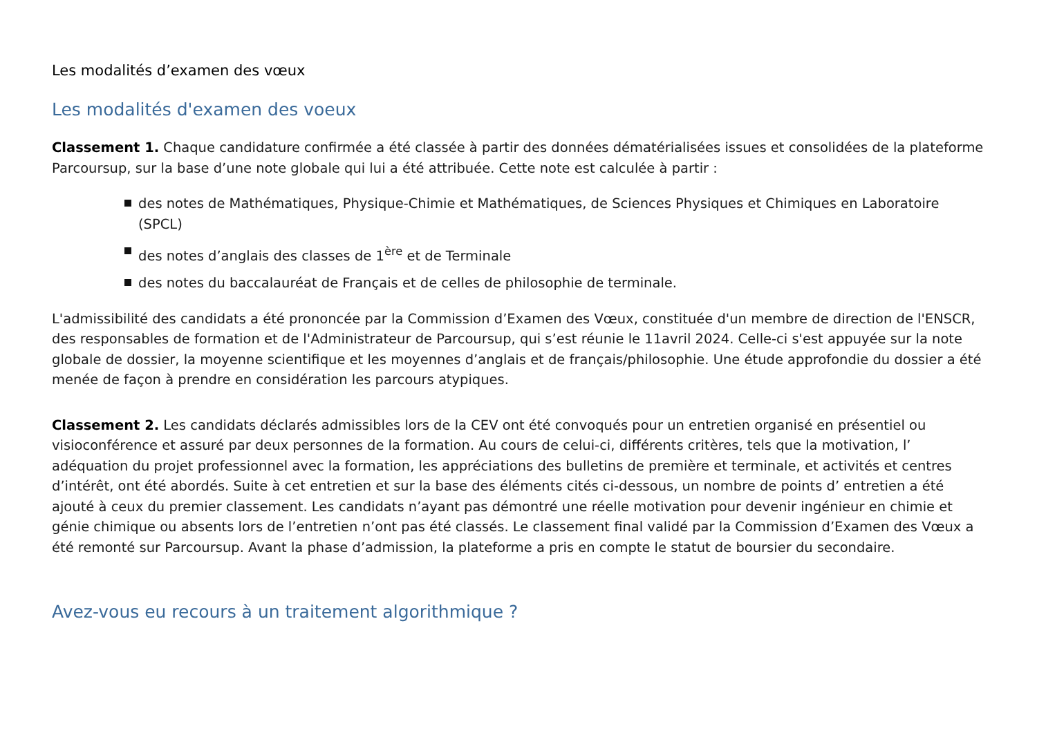Les modalités d’examen des vœux
Les modalités d'examen des voeux
Classement 1. Chaque candidature confirmée a été classée à partir des données dématérialisées issues et consolidées de la plateforme Parcoursup, sur la base d’une note globale qui lui a été attribuée. Cette note est calculée à partir :
des notes de Mathématiques, Physique-Chimie et Mathématiques, de Sciences Physiques et Chimiques en Laboratoire (SPCL)
des notes d’anglais des classes de 1<sup>ère</sup> et de Terminale
des notes du baccalauréat de Français et de celles de philosophie de terminale.
L'admissibilité des candidats a été prononcée par la Commission d’Examen des Vœux, constituée d'un membre de direction de l'ENSCR, des responsables de formation et de l'Administrateur de Parcoursup, qui s’est réunie le 11avril 2024. Celle-ci s'est appuyée sur la note globale de dossier, la moyenne scientifique et les moyennes d’anglais et de français/philosophie. Une étude approfondie du dossier a été menée de façon à prendre en considération les parcours atypiques.
Classement 2. Les candidats déclarés admissibles lors de la CEV ont été convoqués pour un entretien organisé en présentiel ou visioconférence et assuré par deux personnes de la formation. Au cours de celui-ci, différents critères, tels que la motivation, l’ adéquation du projet professionnel avec la formation, les appréciations des bulletins de première et terminale, et activités et centres d’intérêt, ont été abordés. Suite à cet entretien et sur la base des éléments cités ci-dessous, un nombre de points d’ entretien a été ajouté à ceux du premier classement. Les candidats n’ayant pas démontré une réelle motivation pour devenir ingénieur en chimie et génie chimique ou absents lors de l’entretien n’ont pas été classés. Le classement final validé par la Commission d’Examen des Vœux a été remonté sur Parcoursup. Avant la phase d’admission, la plateforme a pris en compte le statut de boursier du secondaire.
Avez-vous eu recours à un traitement algorithmique ?